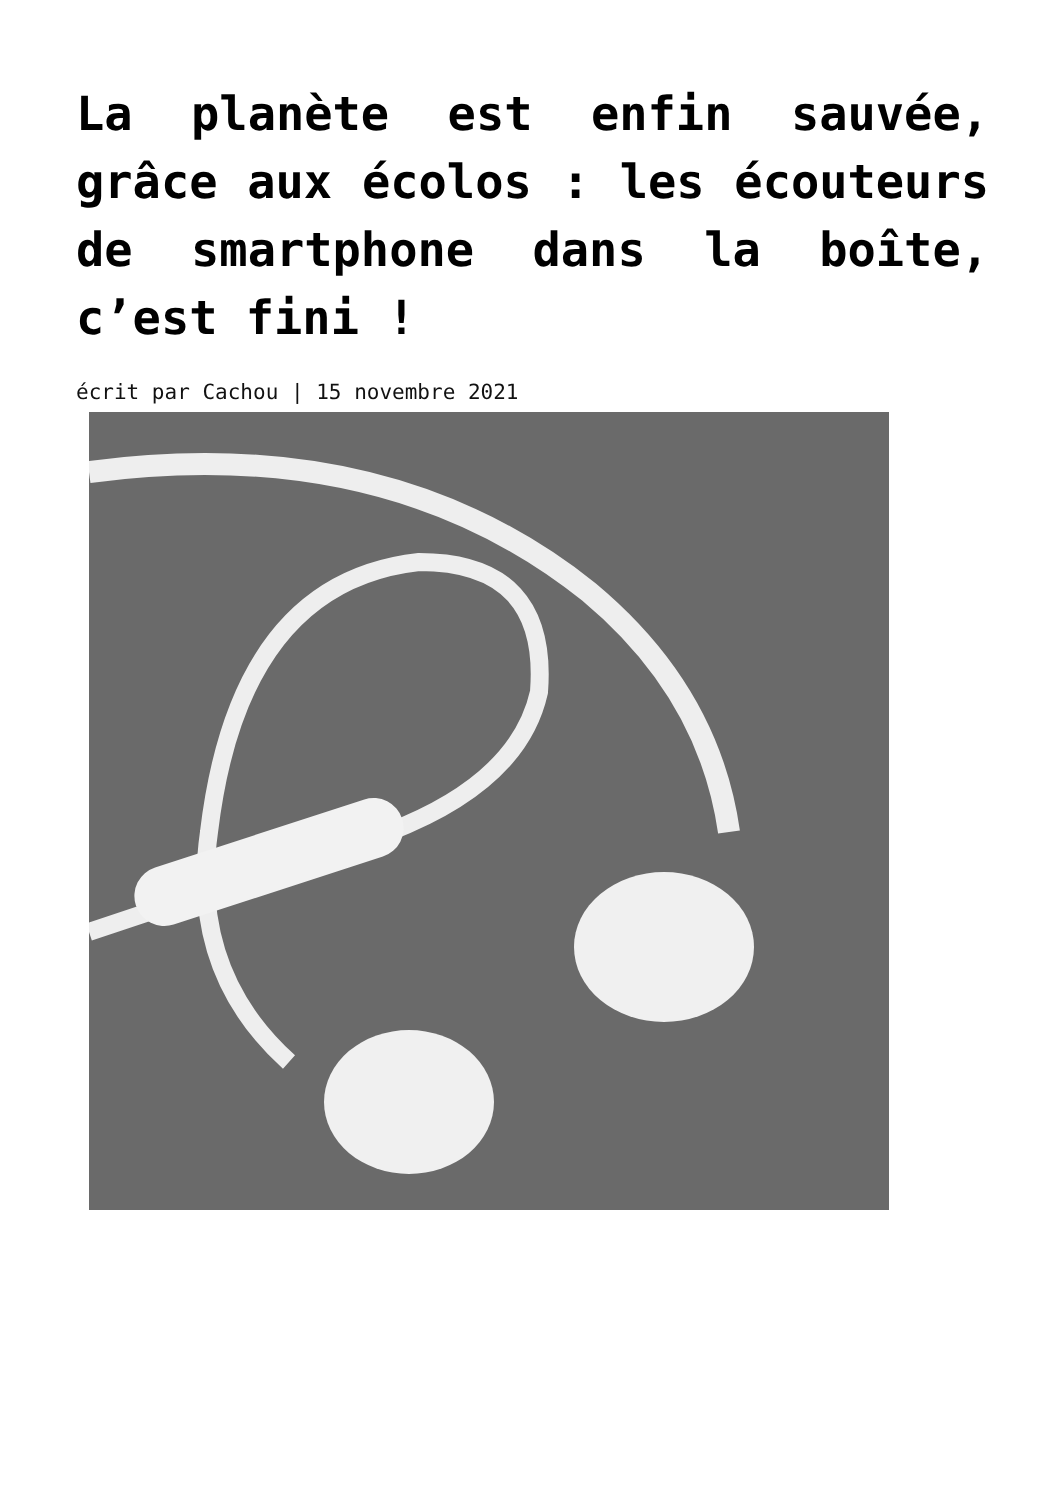La planète est enfin sauvée, grâce aux écolos : les écouteurs de smartphone dans la boîte, c’est fini !
écrit par Cachou | 15 novembre 2021